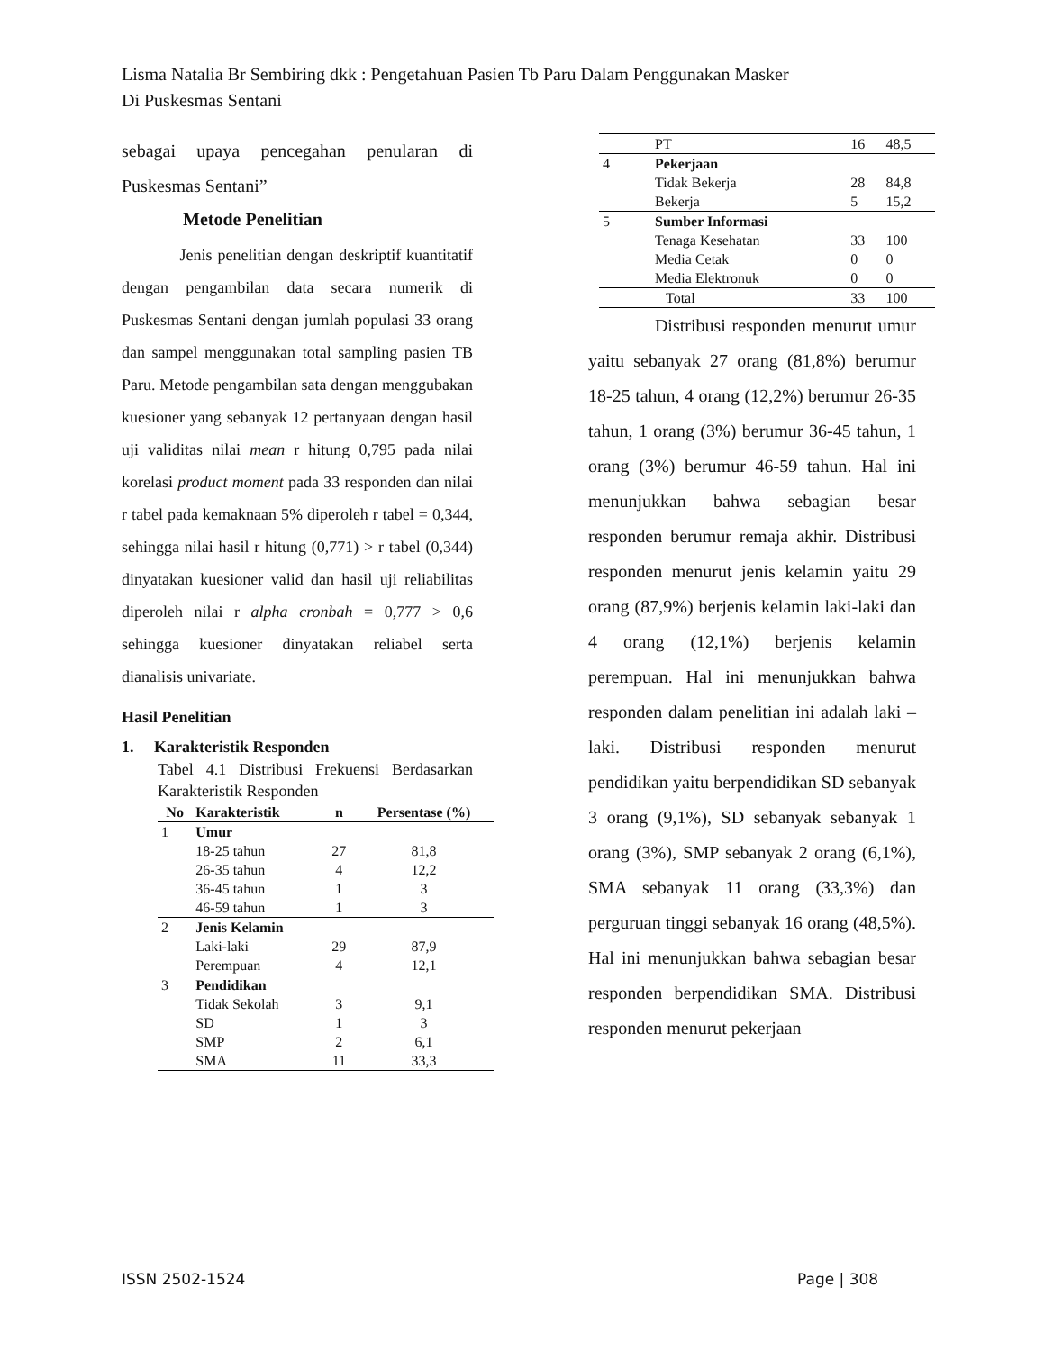Lisma Natalia Br Sembiring dkk : Pengetahuan Pasien Tb Paru Dalam Penggunakan Masker
Di Puskesmas Sentani
sebagai upaya pencegahan penularan di Puskesmas Sentani”
Metode Penelitian
Jenis penelitian dengan deskriptif kuantitatif dengan pengambilan data secara numerik di Puskesmas Sentani dengan jumlah populasi 33 orang dan sampel menggunakan total sampling pasien TB Paru. Metode pengambilan sata dengan menggubakan kuesioner yang sebanyak 12 pertanyaan dengan hasil uji validitas nilai mean r hitung 0,795 pada nilai korelasi product moment pada 33 responden dan nilai r tabel pada kemaknaan 5% diperoleh r tabel = 0,344, sehingga nilai hasil r hitung (0,771) > r tabel (0,344) dinyatakan kuesioner valid dan hasil uji reliabilitas diperoleh nilai r alpha cronbah = 0,777 > 0,6 sehingga kuesioner dinyatakan reliabel serta dianalisis univariate.
Hasil Penelitian
1. Karakteristik Responden
Tabel 4.1 Distribusi Frekuensi Berdasarkan Karakteristik Responden
| No | Karakteristik | n | Persentase (%) |
| --- | --- | --- | --- |
| 1 | Umur | | |
| | 18-25 tahun | 27 | 81,8 |
| | 26-35 tahun | 4 | 12,2 |
| | 36-45 tahun | 1 | 3 |
| | 46-59 tahun | 1 | 3 |
| 2 | Jenis Kelamin | | |
| | Laki-laki | 29 | 87,9 |
| | Perempuan | 4 | 12,1 |
| 3 | Pendidikan | | |
| | Tidak Sekolah | 3 | 9,1 |
| | SD | 1 | 3 |
| | SMP | 2 | 6,1 |
| | SMA | 11 | 33,3 |
| | PT | 16 | 48,5 |
| 4 | Pekerjaan | | |
| | Tidak Bekerja | 28 | 84,8 |
| | Bekerja | 5 | 15,2 |
| 5 | Sumber Informasi | | |
| | Tenaga Kesehatan | 33 | 100 |
| | Media Cetak | 0 | 0 |
| | Media Elektronuk | 0 | 0 |
| | Total | 33 | 100 |
Distribusi responden menurut umur yaitu sebanyak 27 orang (81,8%) berumur 18-25 tahun, 4 orang (12,2%) berumur 26-35 tahun, 1 orang (3%) berumur 36-45 tahun, 1 orang (3%) berumur 46-59 tahun. Hal ini menunjukkan bahwa sebagian besar responden berumur remaja akhir. Distribusi responden menurut jenis kelamin yaitu 29 orang (87,9%) berjenis kelamin laki-laki dan 4 orang (12,1%) berjenis kelamin perempuan. Hal ini menunjukkan bahwa responden dalam penelitian ini adalah laki – laki. Distribusi responden menurut pendidikan yaitu berpendidikan SD sebanyak 3 orang (9,1%), SD sebanyak sebanyak 1 orang (3%), SMP sebanyak 2 orang (6,1%), SMA sebanyak 11 orang (33,3%) dan perguruan tinggi sebanyak 16 orang (48,5%). Hal ini menunjukkan bahwa sebagian besar responden berpendidikan SMA. Distribusi responden menurut pekerjaan
ISSN 2502-1524 Page | 308